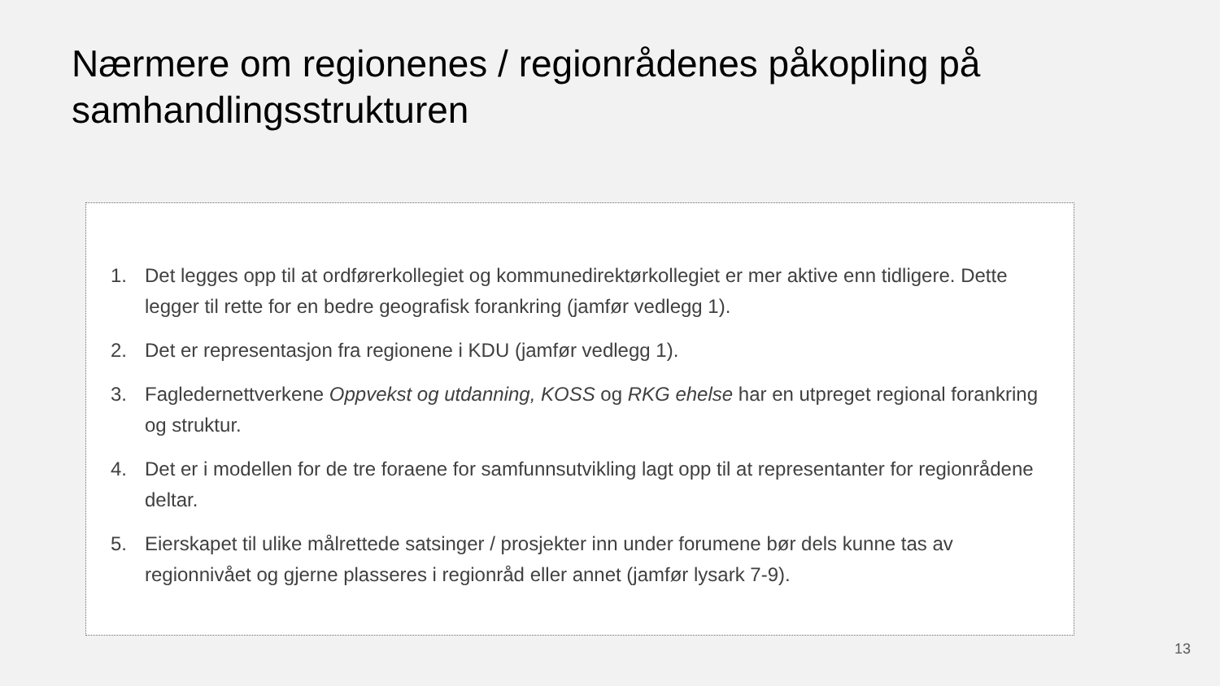Nærmere om regionenes / regionrådenes påkopling på samhandlingsstrukturen
1. Det legges opp til at ordførerkollegiet og kommunedirektørkollegiet er mer aktive enn tidligere. Dette legger til rette for en bedre geografisk forankring (jamfør vedlegg 1).
2. Det er representasjon fra regionene i KDU (jamfør vedlegg 1).
3. Fagledernettverkene Oppvekst og utdanning, KOSS og RKG ehelse har en utpreget regional forankring og struktur.
4. Det er i modellen for de tre foraene for samfunnsutvikling lagt opp til at representanter for regionrådene deltar.
5. Eierskapet til ulike målrettede satsinger / prosjekter inn under forumene bør dels kunne tas av regionnivået og gjerne plasseres i regionråd eller annet (jamfør lysark 7-9).
13